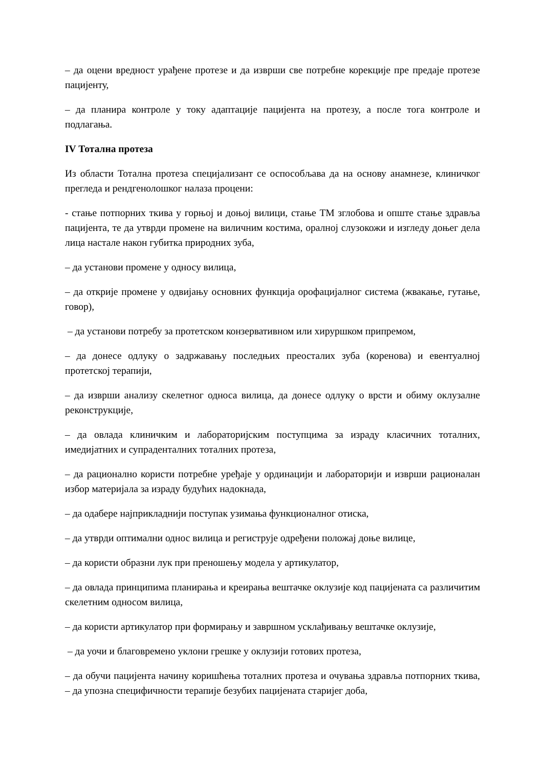– да оцени вредност урађене протезе и да изврши све потребне корекције пре предаје протезе пацијенту,
– да планира контроле у току адаптације пацијента на протезу, а после тога контроле и подлагања.
IV Тотална протеза
Из области Тотална протеза специјализант се оспособљава да на основу анамнезе, клиничког прегледа и рендгенолошког налаза процени:
- стање потпорних ткива у горњој и доњој вилици, стање ТМ зглобова и опште стање здравља пацијента, те да утврди промене на виличним костима, оралној слузокожи и изгледу доњег дела лица настале након губитка природних зуба,
– да установи промене у односу вилица,
– да открије промене у одвијању основних функција орофацијалног система (жвакање, гутање, говор),
– да установи потребу за протетском конзервативном или хируршком припремом,
– да донесе одлуку о задржавању последњих преосталих зуба (коренова) и евентуалној протетској терапији,
– да изврши анализу скелетног односа вилица, да донесе одлуку о врсти и обиму оклузалне реконструкције,
– да овлада клиничким и лабораторијским поступцима за израду класичних тоталних, имедијатних и супраденталних тоталних протеза,
– да рационално користи потребне уређаје у ординацији и лабораторији и изврши рационалан избор материјала за израду будућих надокнада,
– да одабере најприкладнији поступак узимања функционалног отиска,
– да утврди оптимални однос вилица и региструје одређени положај доње вилице,
– да користи образни лук при преношењу модела у артикулатор,
– да овлада принципима планирања и креирања вештачке оклузије код пацијената са различитим скелетним односом вилица,
– да користи артикулатор при формирању и завршном усклађивању вештачке оклузије,
– да уочи и благовремено уклони грешке у оклузији готових протеза,
– да обучи пацијента начину коришћења тоталних протеза и очувања здравља потпорних ткива, – да упозна специфичности терапије безубих пацијената старијег доба,